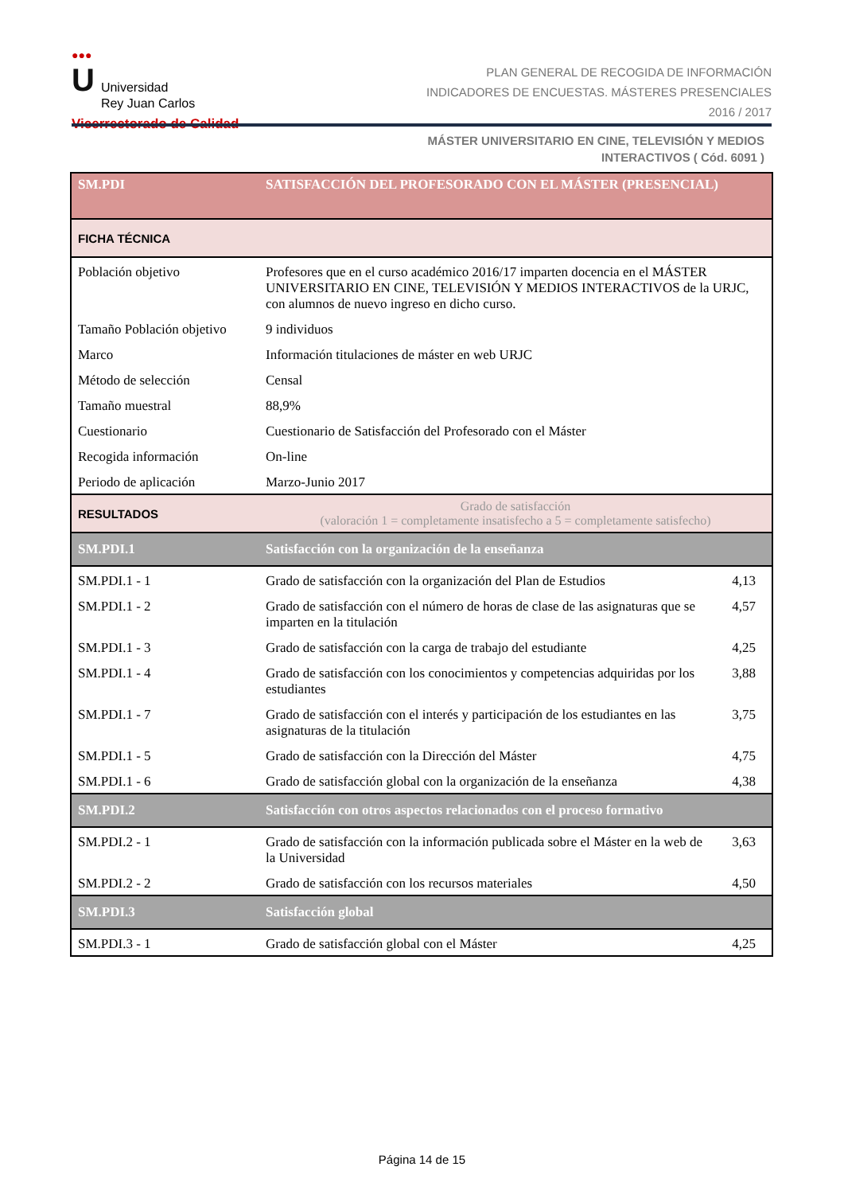●●●
U Universidad
Rey Juan Carlos
Vicerrectorado de Calidad
PLAN GENERAL DE RECOGIDA DE INFORMACIÓN
INDICADORES DE ENCUESTAS. MÁSTERES PRESENCIALES
2016 / 2017
MÁSTER UNIVERSITARIO EN CINE, TELEVISIÓN Y MEDIOS
INTERACTIVOS ( Cód. 6091 )
| SM.PDI | SATISFACCIÓN DEL PROFESORADO CON EL MÁSTER (PRESENCIAL) | |
| FICHA TÉCNICA | | |
| Población objetivo | Profesores que en el curso académico 2016/17 imparten docencia en el MÁSTER UNIVERSITARIO EN CINE, TELEVISIÓN Y MEDIOS INTERACTIVOS de la URJC, con alumnos de nuevo ingreso en dicho curso. | |
| Tamaño Población objetivo | 9 individuos | |
| Marco | Información titulaciones de máster en web URJC | |
| Método de selección | Censal | |
| Tamaño muestral | 88,9% | |
| Cuestionario | Cuestionario de Satisfacción del Profesorado con el Máster | |
| Recogida información | On-line | |
| Periodo de aplicación | Marzo-Junio 2017 | |
| RESULTADOS | Grado de satisfacción (valoración 1 = completamente insatisfecho a 5 = completamente satisfecho) | |
| SM.PDI.1 | Satisfacción con la organización de la enseñanza | |
| SM.PDI.1 - 1 | Grado de satisfacción con la organización del Plan de Estudios | 4,13 |
| SM.PDI.1 - 2 | Grado de satisfacción con el número de horas de clase de las asignaturas que se imparten en la titulación | 4,57 |
| SM.PDI.1 - 3 | Grado de satisfacción con la carga de trabajo del estudiante | 4,25 |
| SM.PDI.1 - 4 | Grado de satisfacción con los conocimientos y competencias adquiridas por los estudiantes | 3,88 |
| SM.PDI.1 - 7 | Grado de satisfacción con el interés y participación de los estudiantes en las asignaturas de la titulación | 3,75 |
| SM.PDI.1 - 5 | Grado de satisfacción con la Dirección del Máster | 4,75 |
| SM.PDI.1 - 6 | Grado de satisfacción global con la organización de la enseñanza | 4,38 |
| SM.PDI.2 | Satisfacción con otros aspectos relacionados con el proceso formativo | |
| SM.PDI.2 - 1 | Grado de satisfacción con la información publicada sobre el Máster en la web de la Universidad | 3,63 |
| SM.PDI.2 - 2 | Grado de satisfacción con los recursos materiales | 4,50 |
| SM.PDI.3 | Satisfacción global | |
| SM.PDI.3 - 1 | Grado de satisfacción global con el Máster | 4,25 |
Página 14 de 15